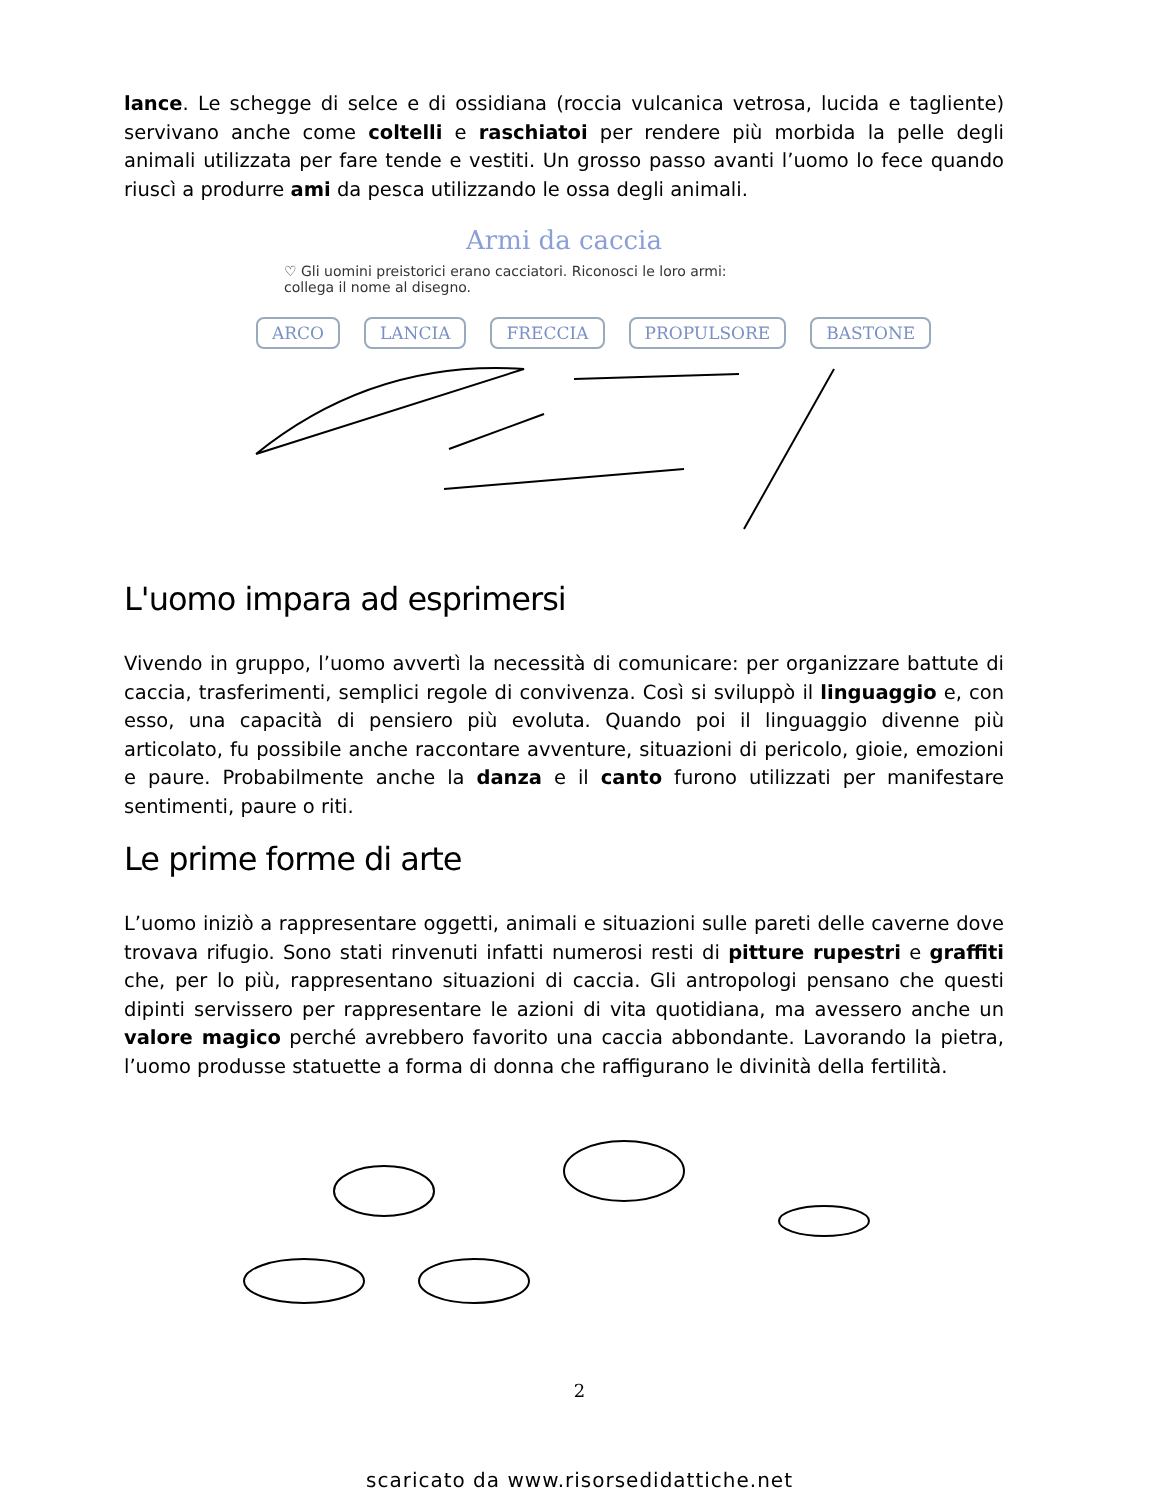lance. Le schegge di selce e di ossidiana (roccia vulcanica vetrosa, lucida e tagliente) servivano anche come coltelli e raschiatoi per rendere più morbida la pelle degli animali utilizzata per fare tende e vestiti. Un grosso passo avanti l’uomo lo fece quando riuscì a produrre ami da pesca utilizzando le ossa degli animali.
Armi da caccia
♡ Gli uomini preistorici erano cacciatori. Riconosci le loro armi: collega il nome al disegno.
ARCO LANCIA FRECCIA PROPULSORE BASTONE
L'uomo impara ad esprimersi
Vivendo in gruppo, l’uomo avvertì la necessità di comunicare: per organizzare battute di caccia, trasferimenti, semplici regole di convivenza. Così si sviluppò il linguaggio e, con esso, una capacità di pensiero più evoluta. Quando poi il linguaggio divenne più articolato, fu possibile anche raccontare avventure, situazioni di pericolo, gioie, emozioni e paure. Probabilmente anche la danza e il canto furono utilizzati per manifestare sentimenti, paure o riti.
Le prime forme di arte
L’uomo iniziò a rappresentare oggetti, animali e situazioni sulle pareti delle caverne dove trovava rifugio. Sono stati rinvenuti infatti numerosi resti di pitture rupestri e graffiti che, per lo più, rappresentano situazioni di caccia. Gli antropologi pensano che questi dipinti servissero per rappresentare le azioni di vita quotidiana, ma avessero anche un valore magico perché avrebbero favorito una caccia abbondante. Lavorando la pietra, l’uomo produsse statuette a forma di donna che raffigurano le divinità della fertilità.
2
scaricato da www.risorsedidattiche.net